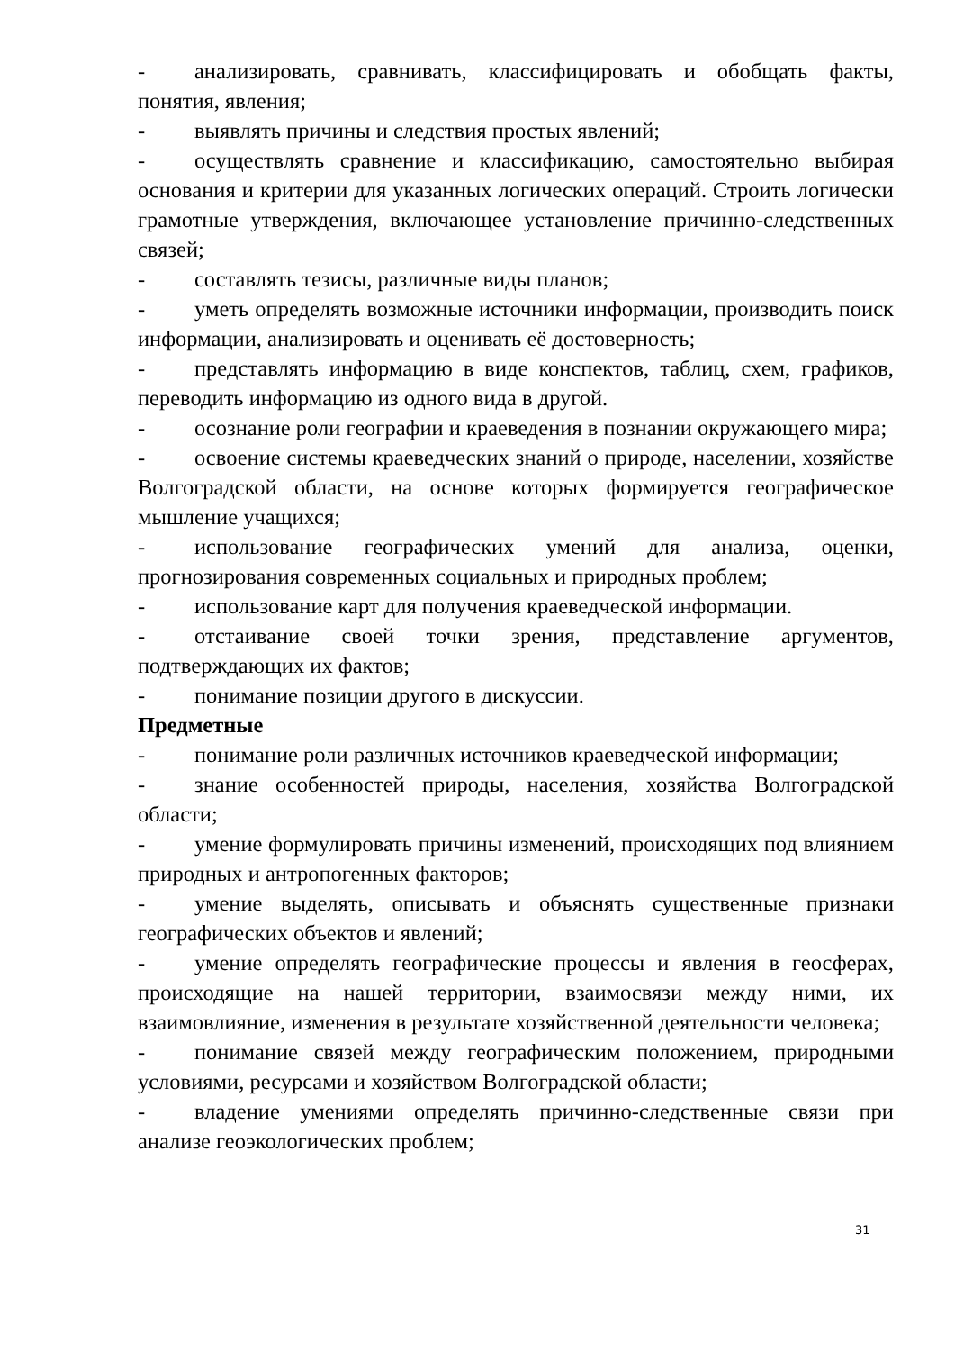- анализировать, сравнивать, классифицировать и обобщать факты, понятия, явления;
- выявлять причины и следствия простых явлений;
- осуществлять сравнение и классификацию, самостоятельно выбирая основания и критерии для указанных логических операций. Строить логически грамотные утверждения, включающее установление причинно-следственных связей;
- составлять тезисы, различные виды планов;
- уметь определять возможные источники информации, производить поиск информации, анализировать и оценивать её достоверность;
- представлять информацию в виде конспектов, таблиц, схем, графиков, переводить информацию из одного вида в другой.
- осознание роли географии и краеведения в познании окружающего мира;
- освоение системы краеведческих знаний о природе, населении, хозяйстве Волгоградской области, на основе которых формируется географическое мышление учащихся;
- использование географических умений для анализа, оценки, прогнозирования современных социальных и природных проблем;
- использование карт для получения краеведческой информации.
- отстаивание своей точки зрения, представление аргументов, подтверждающих их фактов;
- понимание позиции другого в дискуссии.
Предметные
- понимание роли различных источников краеведческой информации;
- знание особенностей природы, населения, хозяйства Волгоградской области;
- умение формулировать причины изменений, происходящих под влиянием природных и антропогенных факторов;
- умение выделять, описывать и объяснять существенные признаки географических объектов и явлений;
- умение определять географические процессы и явления в геосферах, происходящие на нашей территории, взаимосвязи между ними, их взаимовлияние, изменения в результате хозяйственной деятельности человека;
- понимание связей между географическим положением, природными условиями, ресурсами и хозяйством Волгоградской области;
- владение умениями определять причинно-следственные связи при анализе геоэкологических проблем;
31